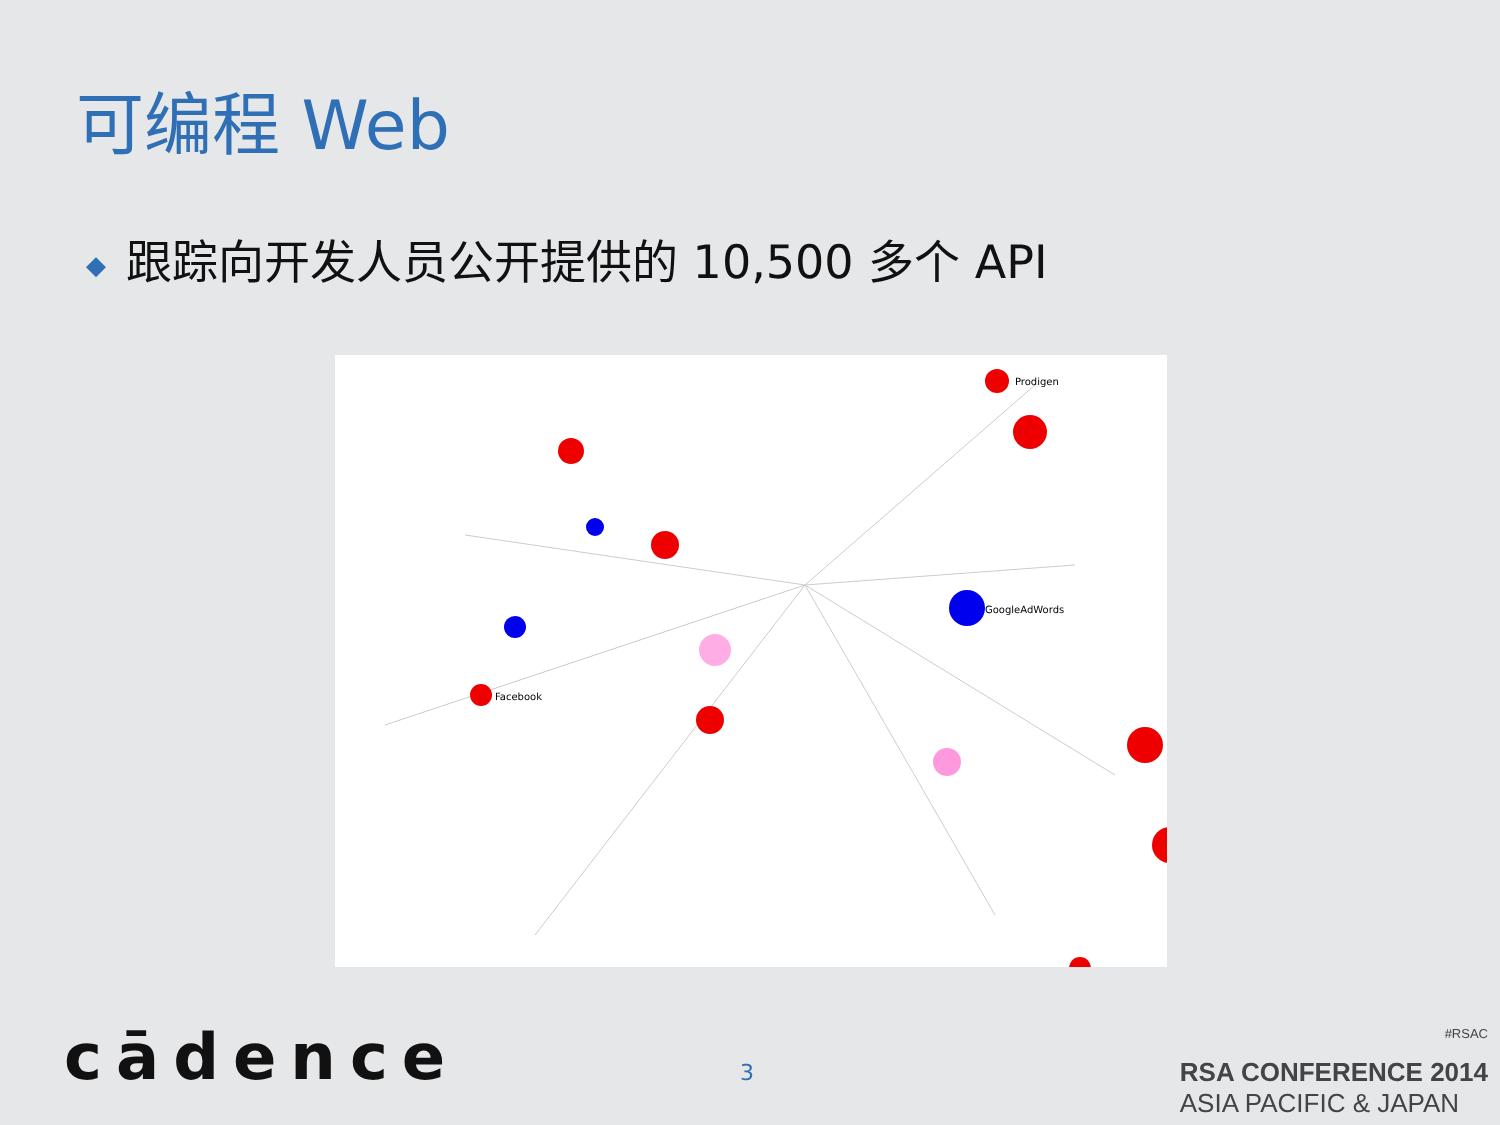可编程 Web
◆ 跟踪向开发人员公开提供的 10,500 多个 API
Prodigen
Facebook
GoogleAdWords
cādence 3
#RSAC
RSA CONFERENCE 2014
ASIA PACIFIC & JAPAN